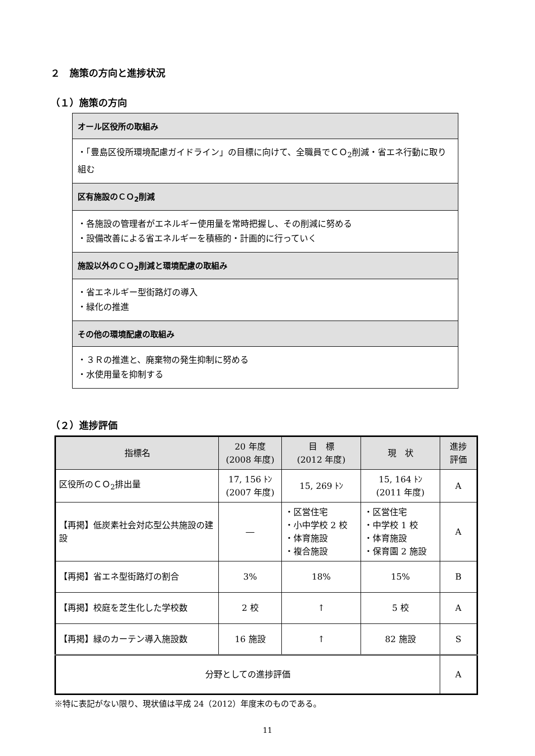２　施策の方向と進捗状況
（１）施策の方向
オール区役所の取組み
・「豊島区役所環境配慮ガイドライン」の目標に向けて、全職員でＣＯ<sub>2</sub>削減・省エネ行動に取り組む
区有施設のＣＯ<sub>2</sub>削減
・各施設の管理者がエネルギー使用量を常時把握し、その削減に努める
・設備改善による省エネルギーを積極的・計画的に行っていく
施設以外のＣＯ<sub>2</sub>削減と環境配慮の取組み
・省エネルギー型街路灯の導入
・緑化の推進
その他の環境配慮の取組み
・３Ｒの推進と、廃棄物の発生抑制に努める
・水使用量を抑制する
（２）進捗評価
| 指標名 | 20 年度 (2008 年度) | 目 標 (2012 年度) | 現 状 | 進捗 評価 |
| --- | --- | --- | --- | --- |
| 区役所のＣＯ<sub>2</sub>排出量 | 17, 156 ﾄﾝ (2007 年度) | 15, 269 ﾄﾝ | 15, 164 ﾄﾝ (2011 年度) | A |
| 【再掲】低炭素社会対応型公共施設の建設 | ― | ・区営住宅 ・小中学校 2 校 ・体育施設 ・複合施設 | ・区営住宅 ・中学校 1 校 ・体育施設 ・保育園 2 施設 | A |
| 【再掲】省エネ型街路灯の割合 | 3% | 18% | 15% | B |
| 【再掲】校庭を芝生化した学校数 | 2 校 | ↑ | 5 校 | A |
| 【再掲】緑のカーテン導入施設数 | 16 施設 | ↑ | 82 施設 | S |
| 分野としての進捗評価 | | | | A |
※特に表記がない限り、現状値は平成 24（2012）年度末のものである。
11